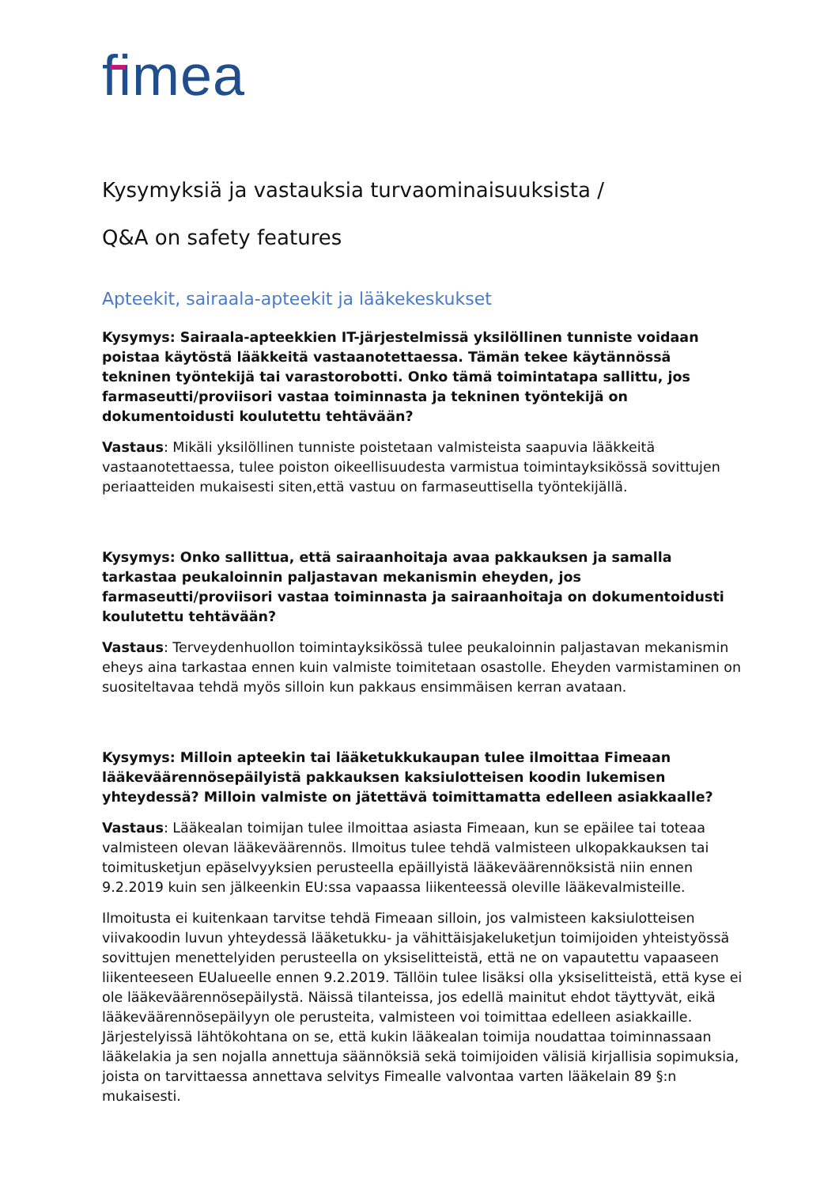fimea
Kysymyksiä ja vastauksia turvaominaisuuksista /
Q&A on safety features
Apteekit, sairaala-apteekit ja lääkekeskukset
Kysymys: Sairaala-apteekkien IT-järjestelmissä yksilöllinen tunniste voidaan poistaa käytöstä lääkkeitä vastaanotettaessa. Tämän tekee käytännössä tekninen työntekijä tai varastorobotti. Onko tämä toimintatapa sallittu, jos farmaseutti/proviisori vastaa toiminnasta ja tekninen työntekijä on dokumentoidusti koulutettu tehtävään?
Vastaus: Mikäli yksilöllinen tunniste poistetaan valmisteista saapuvia lääkkeitä vastaanotettaessa, tulee poiston oikeellisuudesta varmistua toimintayksikössä sovittujen periaatteiden mukaisesti siten,että vastuu on farmaseuttisella työntekijällä.
Kysymys: Onko sallittua, että sairaanhoitaja avaa pakkauksen ja samalla tarkastaa peukaloinnin paljastavan mekanismin eheyden, jos farmaseutti/proviisori vastaa toiminnasta ja sairaanhoitaja on dokumentoidusti koulutettu tehtävään?
Vastaus: Terveydenhuollon toimintayksikössä tulee peukaloinnin paljastavan mekanismin eheys aina tarkastaa ennen kuin valmiste toimitetaan osastolle. Eheyden varmistaminen on suositeltavaa tehdä myös silloin kun pakkaus ensimmäisen kerran avataan.
Kysymys: Milloin apteekin tai lääketukkukaupan tulee ilmoittaa Fimeaan lääkeväärennösepäilyistä pakkauksen kaksiulotteisen koodin lukemisen yhteydessä? Milloin valmiste on jätettävä toimittamatta edelleen asiakkaalle?
Vastaus: Lääkealan toimijan tulee ilmoittaa asiasta Fimeaan, kun se epäilee tai toteaa valmisteen olevan lääkeväärennös. Ilmoitus tulee tehdä valmisteen ulkopakkauksen tai toimitusketjun epäselvyyksien perusteella epäillyistä lääkeväärennöksistä niin ennen 9.2.2019 kuin sen jälkeenkin EU:ssa vapaassa liikenteessä oleville lääkevalmisteille.
Ilmoitusta ei kuitenkaan tarvitse tehdä Fimeaan silloin, jos valmisteen kaksiulotteisen viivakoodin luvun yhteydessä lääketukku- ja vähittäisjakeluketjun toimijoiden yhteistyössä sovittujen menettelyiden perusteella on yksiselitteistä, että ne on vapautettu vapaaseen liikenteeseen EUalueelle ennen 9.2.2019. Tällöin tulee lisäksi olla yksiselitteistä, että kyse ei ole lääkeväärennösepäilystä. Näissä tilanteissa, jos edellä mainitut ehdot täyttyvät, eikä lääkeväärennösepäilyyn ole perusteita, valmisteen voi toimittaa edelleen asiakkaille. Järjestelyissä lähtökohtana on se, että kukin lääkealan toimija noudattaa toiminnassaan lääkelakia ja sen nojalla annettuja säännöksiä sekä toimijoiden välisiä kirjallisia sopimuksia, joista on tarvittaessa annettava selvitys Fimealle valvontaa varten lääkelain 89 §:n mukaisesti.